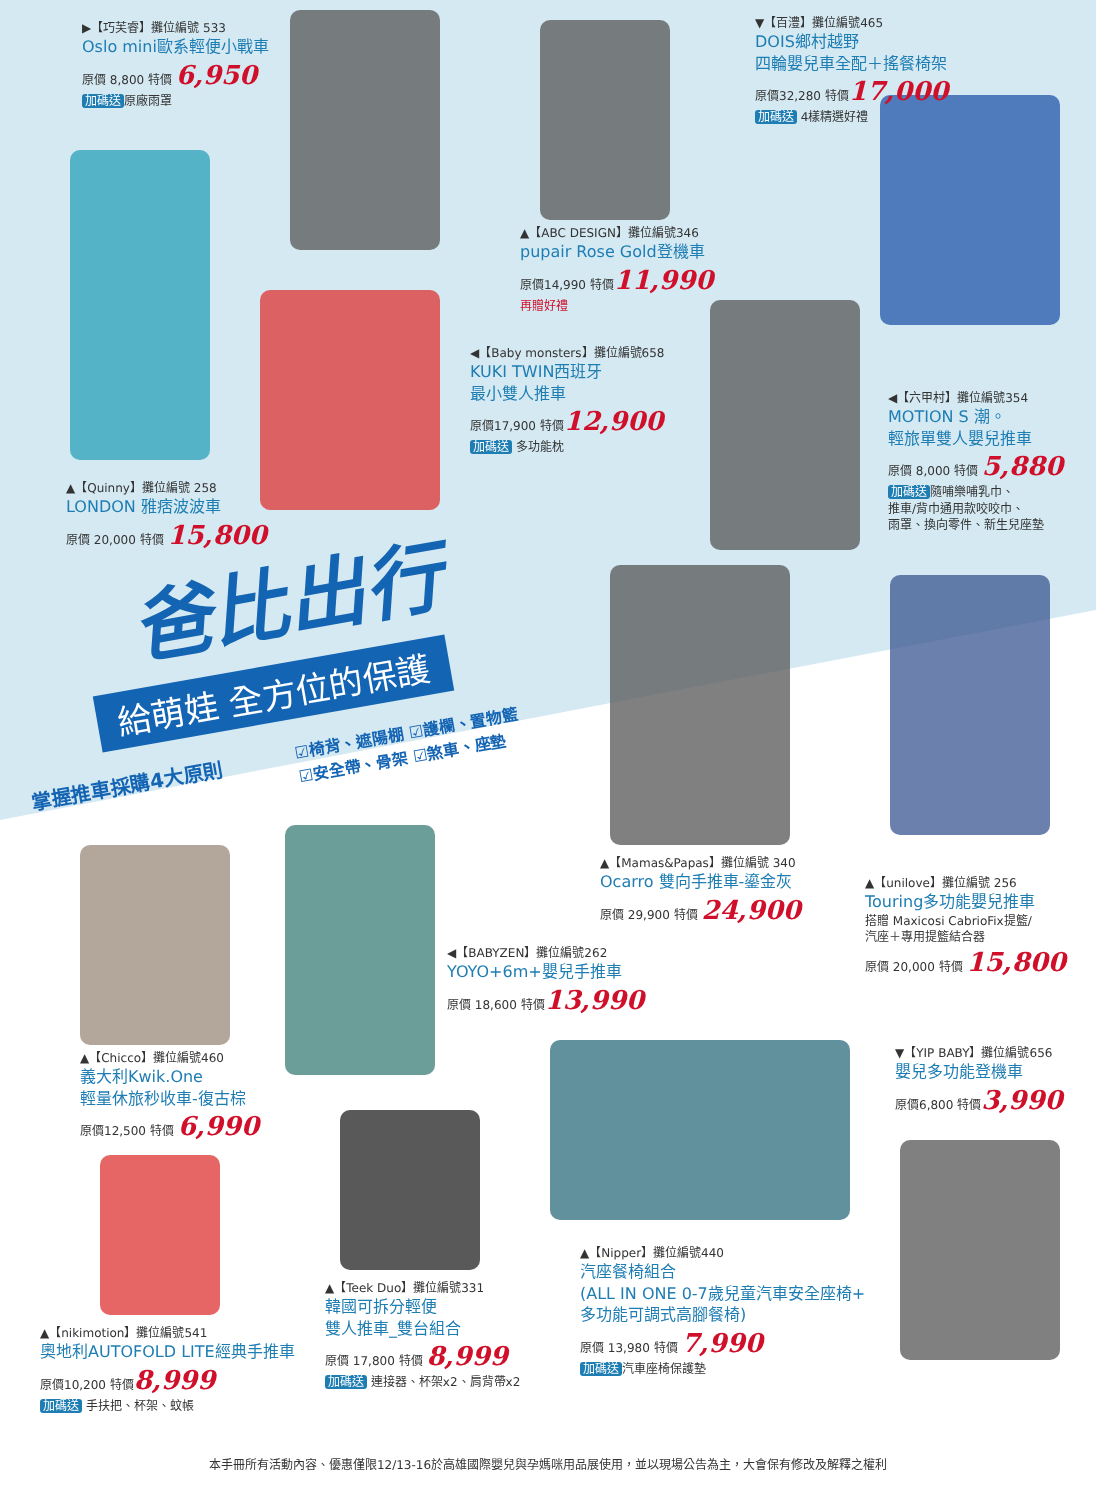▶【巧芙睿】攤位編號 533
Oslo mini歐系輕便小戰車
原價 8,800 特價 6,950
加碼送 原廠雨罩
▼【百澧】攤位編號465
DOIS鄉村越野
四輪嬰兒車全配＋搖餐椅架
原價32,280 特價17,000
加碼送 4樣精選好禮
▲【ABC DESIGN】攤位編號346
pupair Rose Gold登機車
原價14,990 特價11,990
再贈好禮
◀【Baby monsters】攤位編號658
KUKI TWIN西班牙
最小雙人推車
原價17,900 特價12,900
加碼送 多功能枕
◀【六甲村】攤位編號354
MOTION S 潮。
輕旅單雙人嬰兒推車
原價 8,000 特價 5,880
加碼送 隨哺樂哺乳巾、
推車/背巾通用款咬咬巾、
雨罩、換向零件、新生兒座墊
▲【Quinny】攤位編號 258
LONDON 雅痞波波車
原價 20,000 特價 15,800
爸比出行
給萌娃 全方位的保護
掌握推車採購4大原則
☑椅背、遮陽棚 ☑護欄、置物籃
☑安全帶、骨架 ☑煞車、座墊
▲【Mamas&Papas】攤位編號 340
Ocarro 雙向手推車-鎏金灰
原價 29,900 特價 24,900
▲【unilove】攤位編號 256
Touring多功能嬰兒推車
搭贈 Maxicosi CabrioFix提籃/
汽座＋專用提籃結合器
原價 20,000 特價 15,800
◀【BABYZEN】攤位編號262
YOYO+6m+嬰兒手推車
原價 18,600 特價13,990
▲【Chicco】攤位編號460
義大利Kwik.One
輕量休旅秒收車-復古棕
原價12,500 特價 6,990
▼【YIP BABY】攤位編號656
嬰兒多功能登機車
原價6,800 特價3,990
▲【Nipper】攤位編號440
汽座餐椅組合
(ALL IN ONE 0-7歲兒童汽車安全座椅+
多功能可調式高腳餐椅)
原價 13,980 特價 7,990
加碼送 汽車座椅保護墊
▲【Teek Duo】攤位編號331
韓國可拆分輕便
雙人推車_雙台組合
原價 17,800 特價 8,999
加碼送 連接器、杯架x2、肩背帶x2
▲【nikimotion】攤位編號541
奧地利AUTOFOLD LITE經典手推車
原價10,200 特價8,999
加碼送 手扶把、杯架、蚊帳
本手冊所有活動內容、優惠僅限12/13-16於高雄國際嬰兒與孕媽咪用品展使用，並以現場公告為主，大會保有修改及解釋之權利